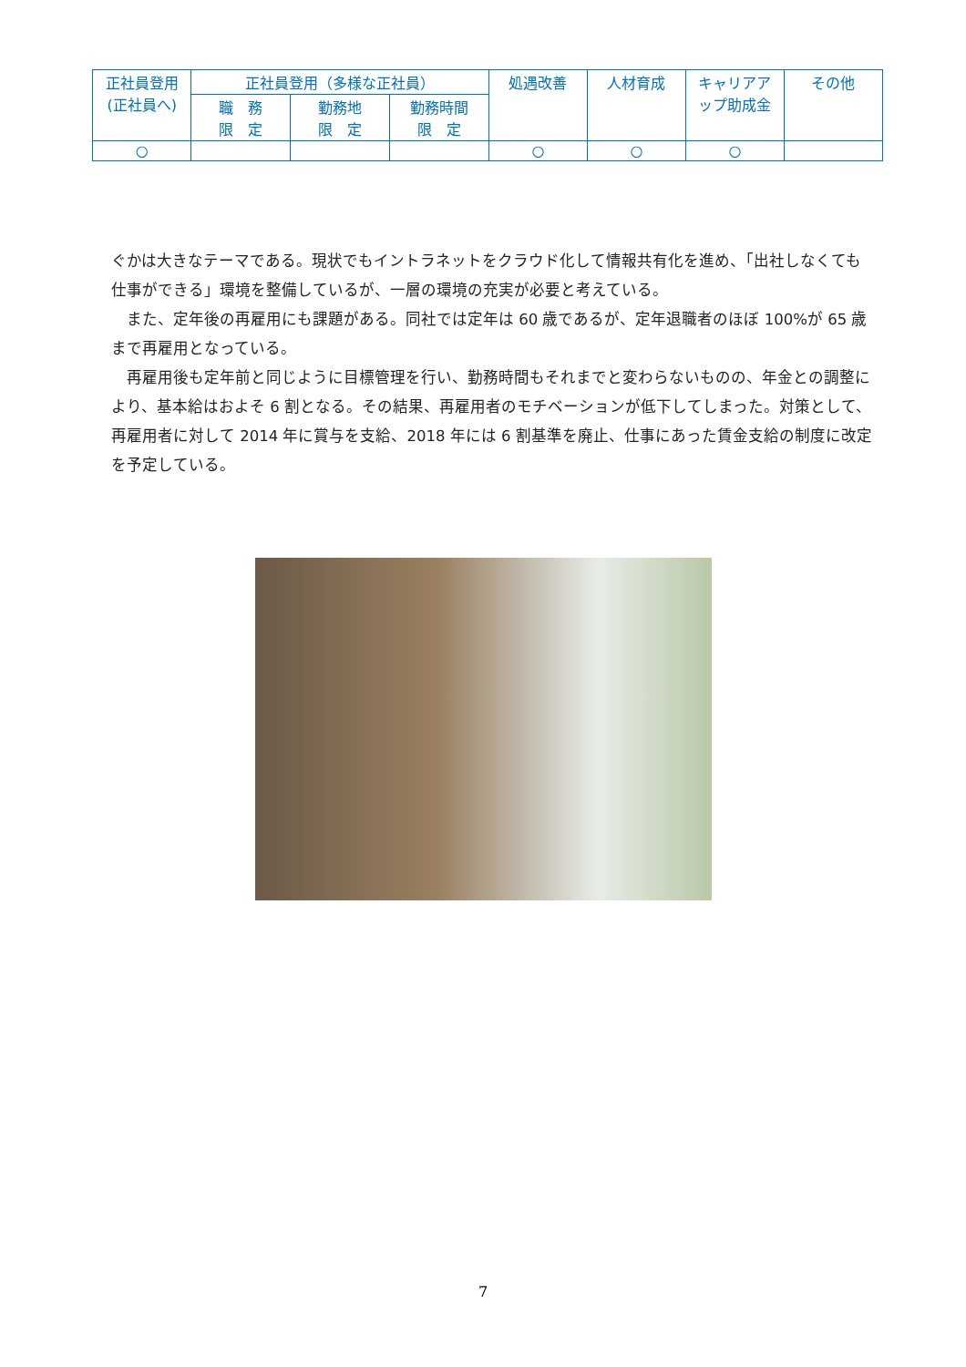| 正社員登用 (正社員へ) | 正社員登用（多様な正社員） | | | 処遇改善 | 人材育成 | キャリアア ップ助成金 | その他 |
| --- | --- | --- | --- | --- | --- | --- | --- |
| | 職 務 限 定 | 勤務地 限 定 | 勤務時間 限 定 | | | | |
| ○ | | | | ○ | ○ | ○ | |
ぐかは大きなテーマである。現状でもイントラネットをクラウド化して情報共有化を進め、「出社しなくても仕事ができる」環境を整備しているが、一層の環境の充実が必要と考えている。
　また、定年後の再雇用にも課題がある。同社では定年は 60 歳であるが、定年退職者のほぼ 100%が 65 歳まで再雇用となっている。
　再雇用後も定年前と同じように目標管理を行い、勤務時間もそれまでと変わらないものの、年金との調整により、基本給はおよそ 6 割となる。その結果、再雇用者のモチベーションが低下してしまった。対策として、再雇用者に対して 2014 年に賞与を支給、2018 年には 6 割基準を廃止、仕事にあった賃金支給の制度に改定を予定している。
7